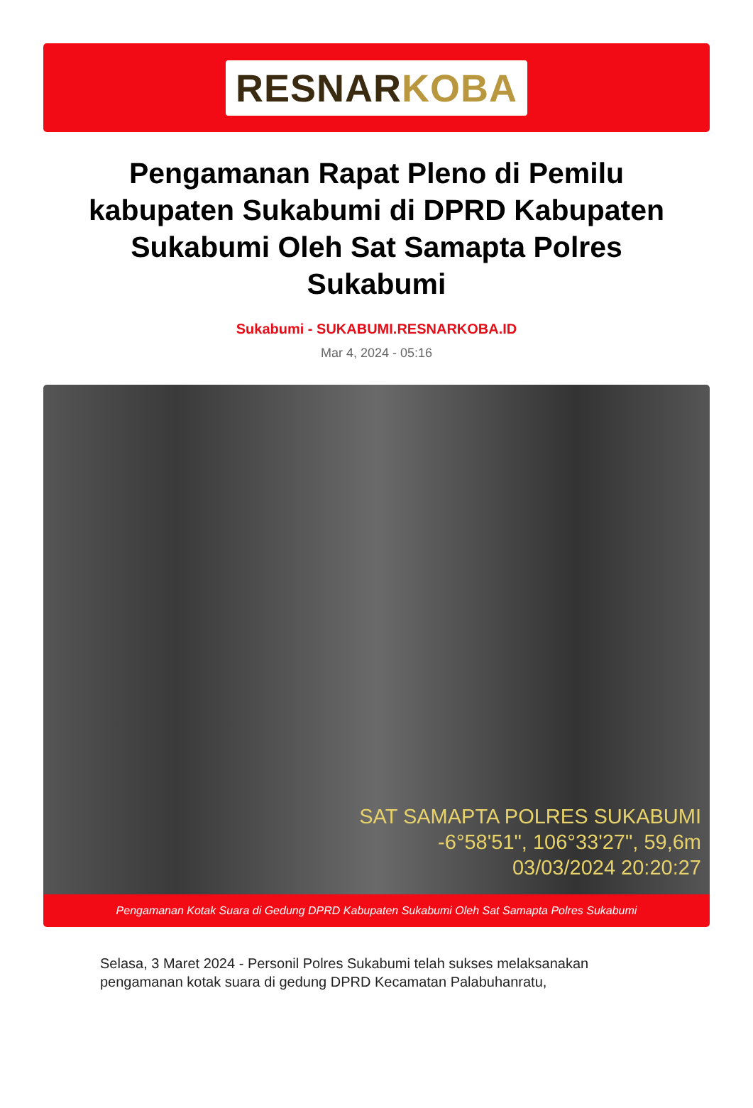RESNARKOBA
Pengamanan Rapat Pleno di Pemilu kabupaten Sukabumi di DPRD Kabupaten Sukabumi Oleh Sat Samapta Polres Sukabumi
Sukabumi - SUKABUMI.RESNARKOBA.ID
Mar 4, 2024 - 05:16
SAT SAMAPTA POLRES SUKABUMI
-6°58'51", 106°33'27", 59,6m
03/03/2024 20:20:27
Pengamanan Kotak Suara di Gedung DPRD Kabupaten Sukabumi Oleh Sat Samapta Polres Sukabumi
Selasa, 3 Maret 2024 - Personil Polres Sukabumi telah sukses melaksanakan pengamanan kotak suara di gedung DPRD Kecamatan Palabuhanratu,